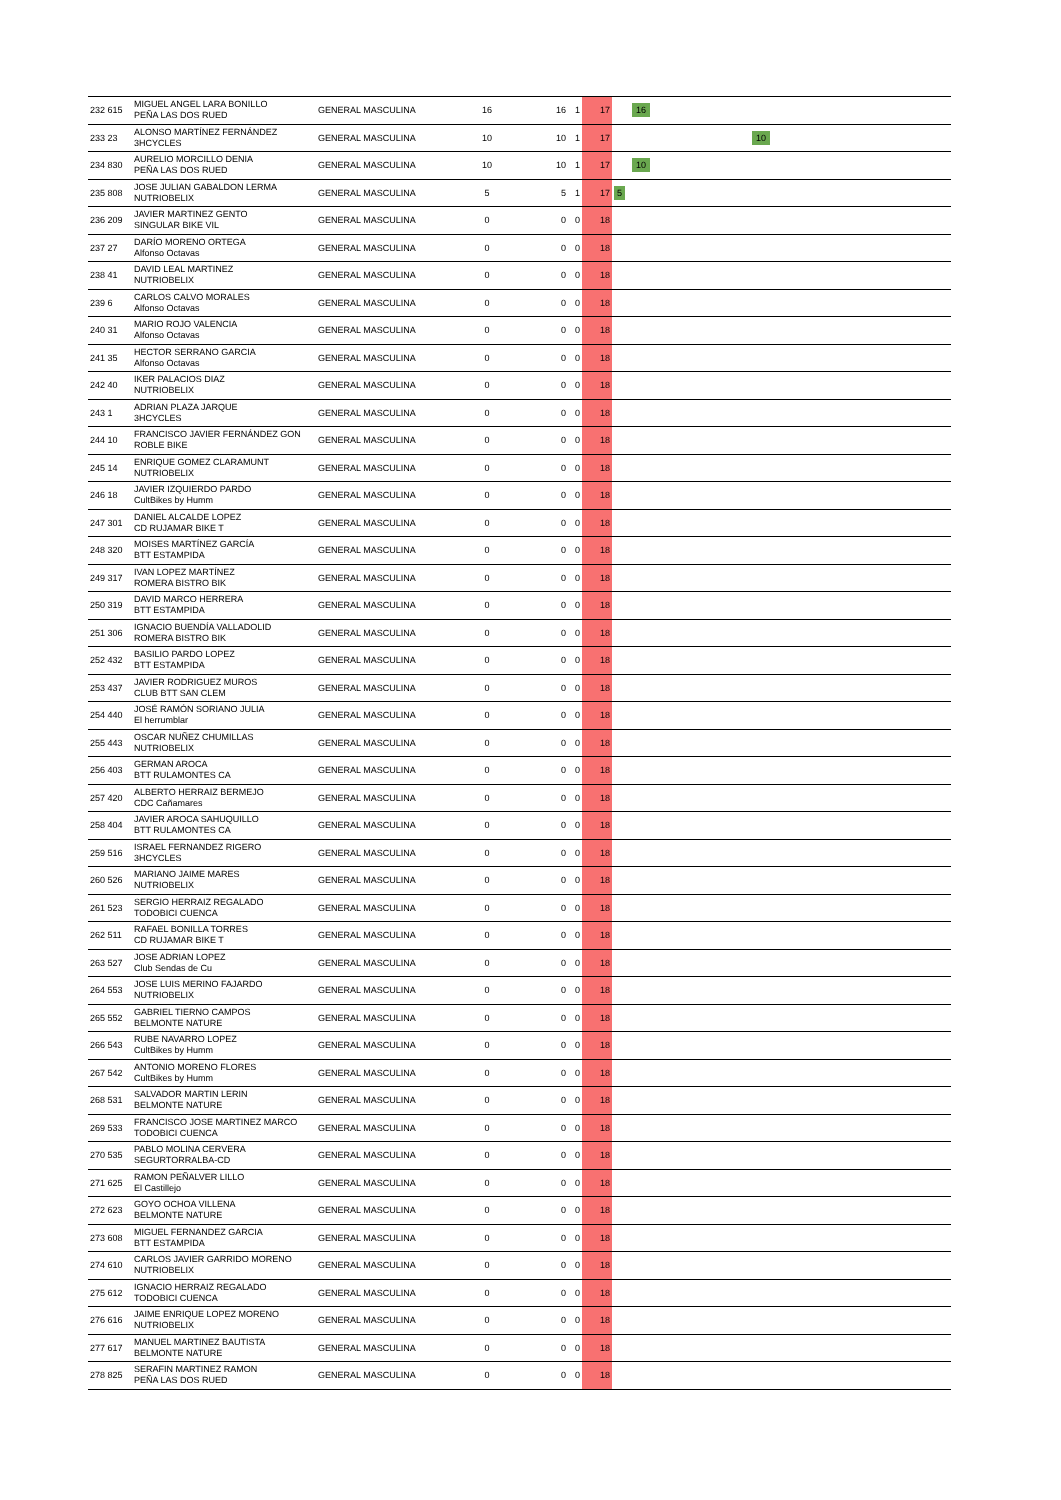| 232 615 | MIGUEL ANGEL LARA BONILLO PEÑA LAS DOS RUED | GENERAL MASCULINA | 16 | 16 | 1 | 17 | 16 |
| 233 23 | ALONSO MARTÍNEZ FERNÁNDEZ 3HCYCLES | GENERAL MASCULINA | 10 | 10 | 1 | 17 | 10 |
| 234 830 | AURELIO MORCILLO DENIA PEÑA LAS DOS RUED | GENERAL MASCULINA | 10 | 10 | 1 | 17 | 10 |
| 235 808 | JOSE JULIAN GABALDON LERMA NUTRIOBELIX | GENERAL MASCULINA | 5 | 5 | 1 | 17 | 5 |
| 236 209 | JAVIER MARTINEZ GENTO SINGULAR BIKE VIL | GENERAL MASCULINA | 0 | 0 | 0 | 18 | |
| 237 27 | DARÍO MORENO ORTEGA Alfonso Octavas | GENERAL MASCULINA | 0 | 0 | 0 | 18 | |
| 238 41 | DAVID LEAL MARTINEZ NUTRIOBELIX | GENERAL MASCULINA | 0 | 0 | 0 | 18 | |
| 239 6 | CARLOS CALVO MORALES Alfonso Octavas | GENERAL MASCULINA | 0 | 0 | 0 | 18 | |
| 240 31 | MARIO ROJO VALENCIA Alfonso Octavas | GENERAL MASCULINA | 0 | 0 | 0 | 18 | |
| 241 35 | HECTOR SERRANO GARCIA Alfonso Octavas | GENERAL MASCULINA | 0 | 0 | 0 | 18 | |
| 242 40 | IKER PALACIOS DIAZ NUTRIOBELIX | GENERAL MASCULINA | 0 | 0 | 0 | 18 | |
| 243 1 | ADRIAN PLAZA JARQUE 3HCYCLES | GENERAL MASCULINA | 0 | 0 | 0 | 18 | |
| 244 10 | FRANCISCO JAVIER FERNÁNDEZ GON ROBLE BIKE | GENERAL MASCULINA | 0 | 0 | 0 | 18 | |
| 245 14 | ENRIQUE GOMEZ CLARAMUNT NUTRIOBELIX | GENERAL MASCULINA | 0 | 0 | 0 | 18 | |
| 246 18 | JAVIER IZQUIERDO PARDO CultBikes by Humm | GENERAL MASCULINA | 0 | 0 | 0 | 18 | |
| 247 301 | DANIEL ALCALDE LOPEZ CD RUJAMAR BIKE T | GENERAL MASCULINA | 0 | 0 | 0 | 18 | |
| 248 320 | MOISES MARTÍNEZ GARCÍA BTT ESTAMPIDA | GENERAL MASCULINA | 0 | 0 | 0 | 18 | |
| 249 317 | IVAN LOPEZ MARTÍNEZ ROMERA BISTRO BIK | GENERAL MASCULINA | 0 | 0 | 0 | 18 | |
| 250 319 | DAVID MARCO HERRERA BTT ESTAMPIDA | GENERAL MASCULINA | 0 | 0 | 0 | 18 | |
| 251 306 | IGNACIO BUENDÍA VALLADOLID ROMERA BISTRO BIK | GENERAL MASCULINA | 0 | 0 | 0 | 18 | |
| 252 432 | BASILIO PARDO LOPEZ BTT ESTAMPIDA | GENERAL MASCULINA | 0 | 0 | 0 | 18 | |
| 253 437 | JAVIER RODRIGUEZ MUROS CLUB BTT SAN CLEM | GENERAL MASCULINA | 0 | 0 | 0 | 18 | |
| 254 440 | JOSÉ RAMÓN SORIANO JULIA El herrumblar | GENERAL MASCULINA | 0 | 0 | 0 | 18 | |
| 255 443 | OSCAR NUÑEZ CHUMILLAS NUTRIOBELIX | GENERAL MASCULINA | 0 | 0 | 0 | 18 | |
| 256 403 | GERMAN AROCA BTT RULAMONTES CA | GENERAL MASCULINA | 0 | 0 | 0 | 18 | |
| 257 420 | ALBERTO HERRAIZ BERMEJO CDC Cañamares | GENERAL MASCULINA | 0 | 0 | 0 | 18 | |
| 258 404 | JAVIER AROCA SAHUQUILLO BTT RULAMONTES CA | GENERAL MASCULINA | 0 | 0 | 0 | 18 | |
| 259 516 | ISRAEL FERNANDEZ RIGERO 3HCYCLES | GENERAL MASCULINA | 0 | 0 | 0 | 18 | |
| 260 526 | MARIANO JAIME MARES NUTRIOBELIX | GENERAL MASCULINA | 0 | 0 | 0 | 18 | |
| 261 523 | SERGIO HERRAIZ REGALADO TODOBICI CUENCA | GENERAL MASCULINA | 0 | 0 | 0 | 18 | |
| 262 511 | RAFAEL BONILLA TORRES CD RUJAMAR BIKE T | GENERAL MASCULINA | 0 | 0 | 0 | 18 | |
| 263 527 | JOSE ADRIAN LOPEZ Club Sendas de Cu | GENERAL MASCULINA | 0 | 0 | 0 | 18 | |
| 264 553 | JOSE LUIS MERINO FAJARDO NUTRIOBELIX | GENERAL MASCULINA | 0 | 0 | 0 | 18 | |
| 265 552 | GABRIEL TIERNO CAMPOS BELMONTE NATURE | GENERAL MASCULINA | 0 | 0 | 0 | 18 | |
| 266 543 | RUBE NAVARRO LOPEZ CultBikes by Humm | GENERAL MASCULINA | 0 | 0 | 0 | 18 | |
| 267 542 | ANTONIO MORENO FLORES CultBikes by Humm | GENERAL MASCULINA | 0 | 0 | 0 | 18 | |
| 268 531 | SALVADOR MARTIN LERIN BELMONTE NATURE | GENERAL MASCULINA | 0 | 0 | 0 | 18 | |
| 269 533 | FRANCISCO JOSE MARTINEZ MARCO TODOBICI CUENCA | GENERAL MASCULINA | 0 | 0 | 0 | 18 | |
| 270 535 | PABLO MOLINA CERVERA SEGURTORRALBA-CD | GENERAL MASCULINA | 0 | 0 | 0 | 18 | |
| 271 625 | RAMON PEÑALVER LILLO El Castillejo | GENERAL MASCULINA | 0 | 0 | 0 | 18 | |
| 272 623 | GOYO OCHOA VILLENA BELMONTE NATURE | GENERAL MASCULINA | 0 | 0 | 0 | 18 | |
| 273 608 | MIGUEL FERNANDEZ GARCIA BTT ESTAMPIDA | GENERAL MASCULINA | 0 | 0 | 0 | 18 | |
| 274 610 | CARLOS JAVIER GARRIDO MORENO NUTRIOBELIX | GENERAL MASCULINA | 0 | 0 | 0 | 18 | |
| 275 612 | IGNACIO HERRAIZ REGALADO TODOBICI CUENCA | GENERAL MASCULINA | 0 | 0 | 0 | 18 | |
| 276 616 | JAIME ENRIQUE LOPEZ MORENO NUTRIOBELIX | GENERAL MASCULINA | 0 | 0 | 0 | 18 | |
| 277 617 | MANUEL MARTINEZ BAUTISTA BELMONTE NATURE | GENERAL MASCULINA | 0 | 0 | 0 | 18 | |
| 278 825 | SERAFIN MARTINEZ RAMON PEÑA LAS DOS RUED | GENERAL MASCULINA | 0 | 0 | 0 | 18 | |